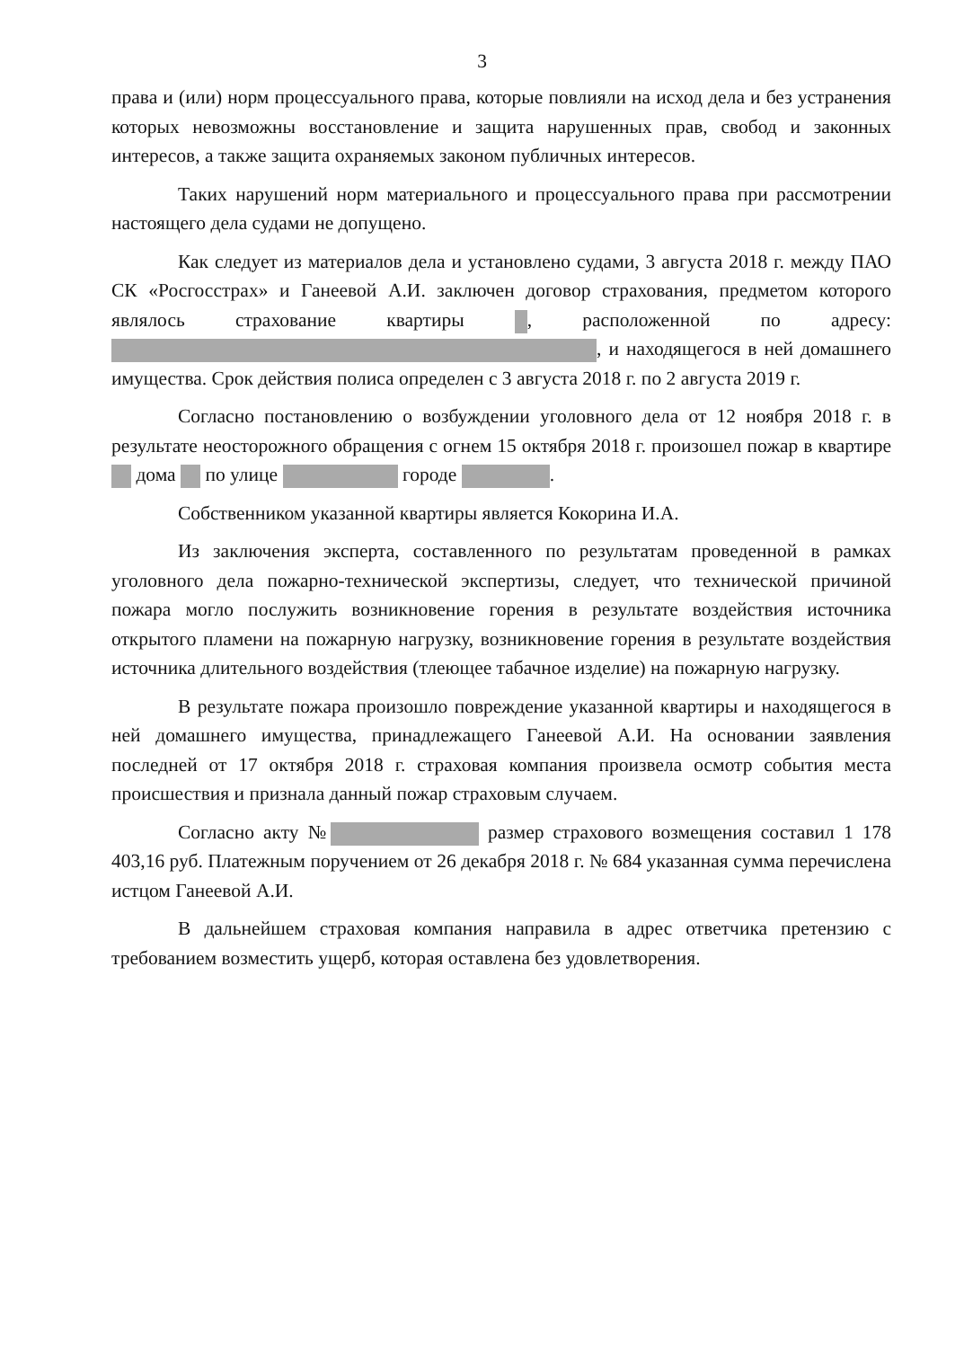3
права и (или) норм процессуального права, которые повлияли на исход дела и без устранения которых невозможны восстановление и защита нарушенных прав, свобод и законных интересов, а также защита охраняемых законом публичных интересов.
Таких нарушений норм материального и процессуального права при рассмотрении настоящего дела судами не допущено.
Как следует из материалов дела и установлено судами, 3 августа 2018 г. между ПАО СК «Росгосстрах» и Ганеевой А.И. заключен договор страхования, предметом которого являлось страхование квартиры , расположенной по адресу: , и находящегося в ней домашнего имущества. Срок действия полиса определен с 3 августа 2018 г. по 2 августа 2019 г.
Согласно постановлению о возбуждении уголовного дела от 12 ноября 2018 г. в результате неосторожного обращения с огнем 15 октября 2018 г. произошел пожар в квартире дома по улице городе .
Собственником указанной квартиры является Кокорина И.А.
Из заключения эксперта, составленного по результатам проведенной в рамках уголовного дела пожарно-технической экспертизы, следует, что технической причиной пожара могло послужить возникновение горения в результате воздействия источника открытого пламени на пожарную нагрузку, возникновение горения в результате воздействия источника длительного воздействия (тлеющее табачное изделие) на пожарную нагрузку.
В результате пожара произошло повреждение указанной квартиры и находящегося в ней домашнего имущества, принадлежащего Ганеевой А.И. На основании заявления последней от 17 октября 2018 г. страховая компания произвела осмотр события места происшествия и признала данный пожар страховым случаем.
Согласно акту № размер страхового возмещения составил 1 178 403,16 руб. Платежным поручением от 26 декабря 2018 г. № 684 указанная сумма перечислена истцом Ганеевой А.И.
В дальнейшем страховая компания направила в адрес ответчика претензию с требованием возместить ущерб, которая оставлена без удовлетворения.